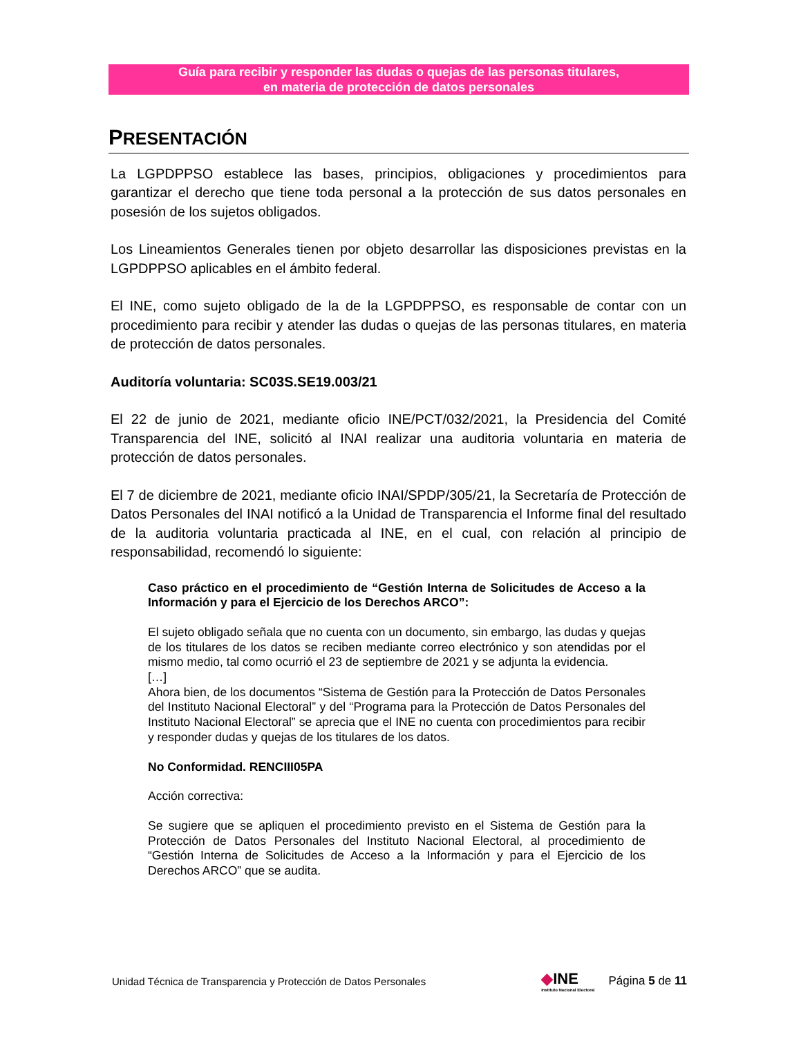Guía para recibir y responder las dudas o quejas de las personas titulares,
en materia de protección de datos personales
PRESENTACIÓN
La LGPDPPSO establece las bases, principios, obligaciones y procedimientos para garantizar el derecho que tiene toda personal a la protección de sus datos personales en posesión de los sujetos obligados.
Los Lineamientos Generales tienen por objeto desarrollar las disposiciones previstas en la LGPDPPSO aplicables en el ámbito federal.
El INE, como sujeto obligado de la de la LGPDPPSO, es responsable de contar con un procedimiento para recibir y atender las dudas o quejas de las personas titulares, en materia de protección de datos personales.
Auditoría voluntaria: SC03S.SE19.003/21
El 22 de junio de 2021, mediante oficio INE/PCT/032/2021, la Presidencia del Comité Transparencia del INE, solicitó al INAI realizar una auditoria voluntaria en materia de protección de datos personales.
El 7 de diciembre de 2021, mediante oficio INAI/SPDP/305/21, la Secretaría de Protección de Datos Personales del INAI notificó a la Unidad de Transparencia el Informe final del resultado de la auditoria voluntaria practicada al INE, en el cual, con relación al principio de responsabilidad, recomendó lo siguiente:
Caso práctico en el procedimiento de “Gestión Interna de Solicitudes de Acceso a la Información y para el Ejercicio de los Derechos ARCO”:
El sujeto obligado señala que no cuenta con un documento, sin embargo, las dudas y quejas de los titulares de los datos se reciben mediante correo electrónico y son atendidas por el mismo medio, tal como ocurrió el 23 de septiembre de 2021 y se adjunta la evidencia.
[…]
Ahora bien, de los documentos “Sistema de Gestión para la Protección de Datos Personales del Instituto Nacional Electoral” y del “Programa para la Protección de Datos Personales del Instituto Nacional Electoral” se aprecia que el INE no cuenta con procedimientos para recibir y responder dudas y quejas de los titulares de los datos.
No Conformidad. RENCIII05PA
Acción correctiva:
Se sugiere que se apliquen el procedimiento previsto en el Sistema de Gestión para la Protección de Datos Personales del Instituto Nacional Electoral, al procedimiento de “Gestión Interna de Solicitudes de Acceso a la Información y para el Ejercicio de los Derechos ARCO” que se audita.
Unidad Técnica de Transparencia y Protección de Datos Personales
◆INE
Instituto Nacional Electoral
Página 5 de 11